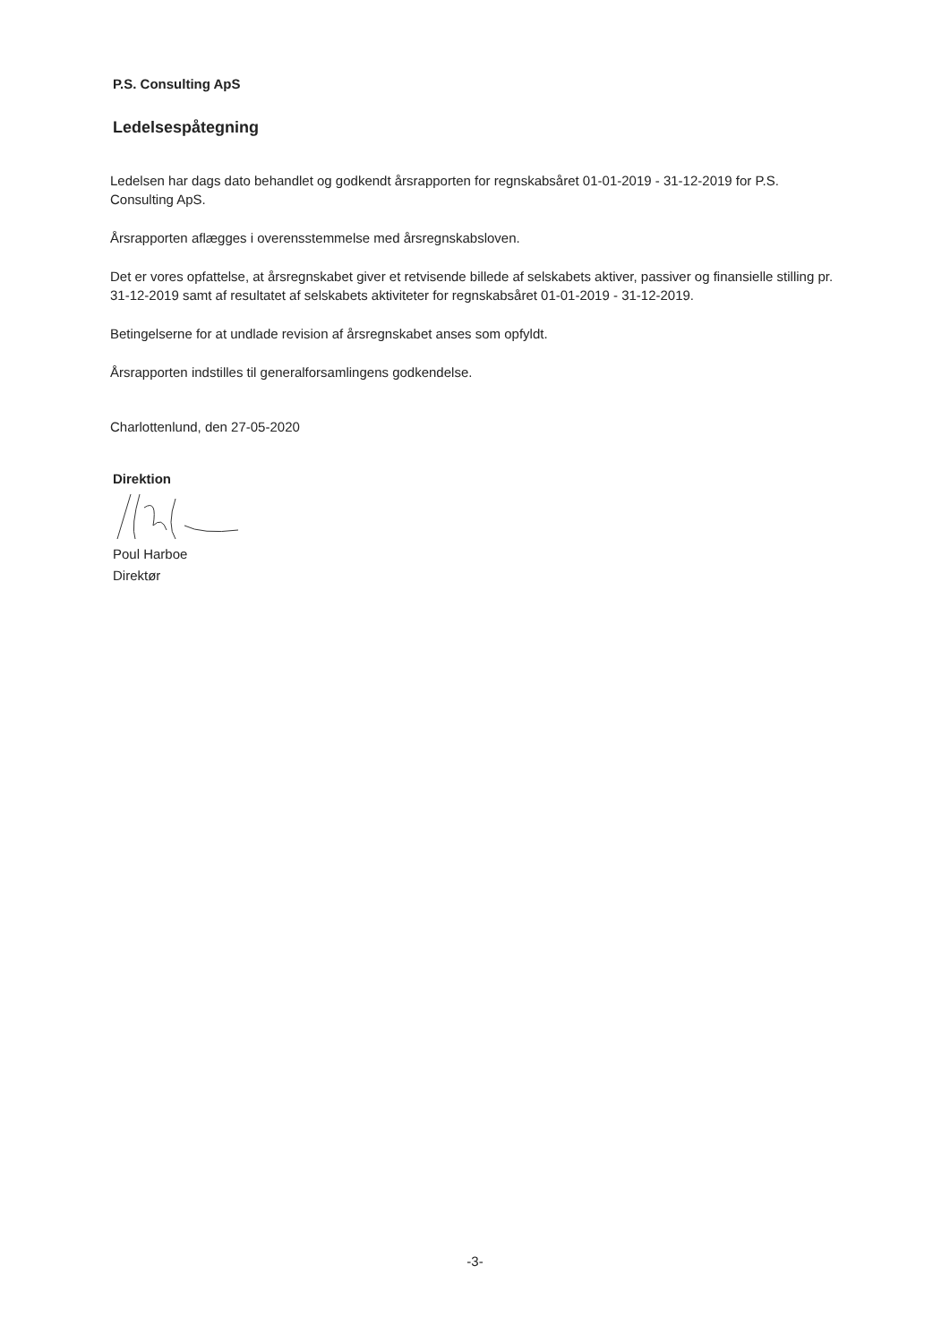P.S. Consulting ApS
Ledelsespåtegning
Ledelsen har dags dato behandlet og godkendt årsrapporten for regnskabsåret 01-01-2019 - 31-12-2019 for P.S. Consulting ApS.
Årsrapporten aflægges i overensstemmelse med årsregnskabsloven.
Det er vores opfattelse, at årsregnskabet giver et retvisende billede af selskabets aktiver, passiver og finansielle stilling pr. 31-12-2019 samt af resultatet af selskabets aktiviteter for regnskabsåret 01-01-2019 - 31-12-2019.
Betingelserne for at undlade revision af årsregnskabet anses som opfyldt.
Årsrapporten indstilles til generalforsamlingens godkendelse.
Charlottenlund, den 27-05-2020
Direktion
Poul Harboe
Direktør
-3-